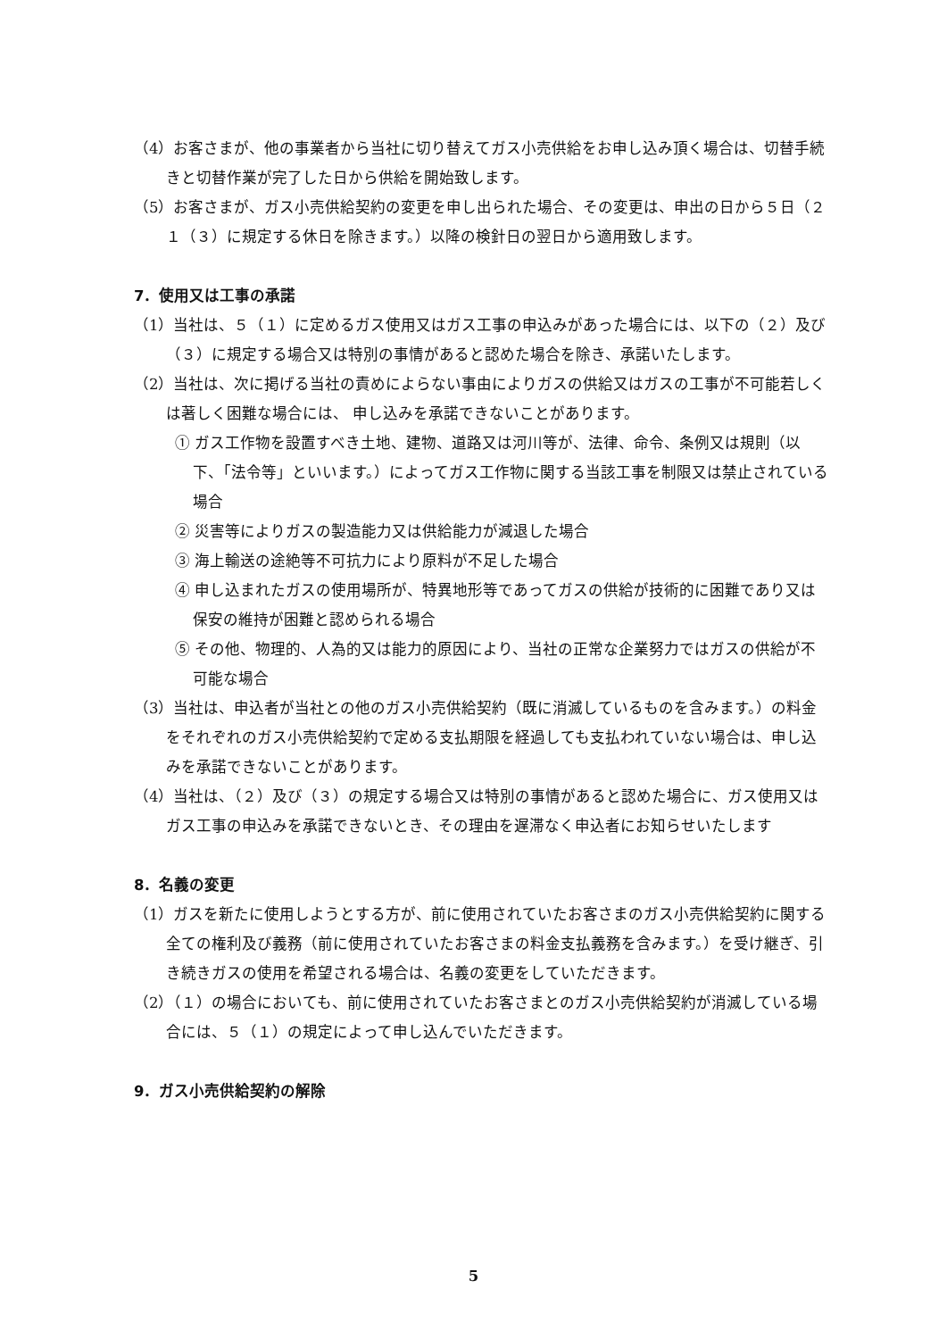（4）お客さまが、他の事業者から当社に切り替えてガス小売供給をお申し込み頂く場合は、切替手続きと切替作業が完了した日から供給を開始致します。
（5）お客さまが、ガス小売供給契約の変更を申し出られた場合、その変更は、申出の日から５日（２１（３）に規定する休日を除きます。）以降の検針日の翌日から適用致します。
7．使用又は工事の承諾
（1）当社は、５（１）に定めるガス使用又はガス工事の申込みがあった場合には、以下の（２）及び（３）に規定する場合又は特別の事情があると認めた場合を除き、承諾いたします。
（2）当社は、次に掲げる当社の責めによらない事由によりガスの供給又はガスの工事が不可能若しくは著しく困難な場合には、 申し込みを承諾できないことがあります。
① ガス工作物を設置すべき土地、建物、道路又は河川等が、法律、命令、条例又は規則（以下、「法令等」といいます。）によってガス工作物に関する当該工事を制限又は禁止されている場合
② 災害等によりガスの製造能力又は供給能力が減退した場合
③ 海上輸送の途絶等不可抗力により原料が不足した場合
④ 申し込まれたガスの使用場所が、特異地形等であってガスの供給が技術的に困難であり又は保安の維持が困難と認められる場合
⑤ その他、物理的、人為的又は能力的原因により、当社の正常な企業努力ではガスの供給が不可能な場合
（3）当社は、申込者が当社との他のガス小売供給契約（既に消滅しているものを含みます。）の料金をそれぞれのガス小売供給契約で定める支払期限を経過しても支払われていない場合は、申し込みを承諾できないことがあります。
（4）当社は、（２）及び（３）の規定する場合又は特別の事情があると認めた場合に、ガス使用又はガス工事の申込みを承諾できないとき、その理由を遅滞なく申込者にお知らせいたします
8．名義の変更
（1）ガスを新たに使用しようとする方が、前に使用されていたお客さまのガス小売供給契約に関する全ての権利及び義務（前に使用されていたお客さまの料金支払義務を含みます。）を受け継ぎ、引き続きガスの使用を希望される場合は、名義の変更をしていただきます。
（2）（１）の場合においても、前に使用されていたお客さまとのガス小売供給契約が消滅している場合には、５（１）の規定によって申し込んでいただきます。
9．ガス小売供給契約の解除
5